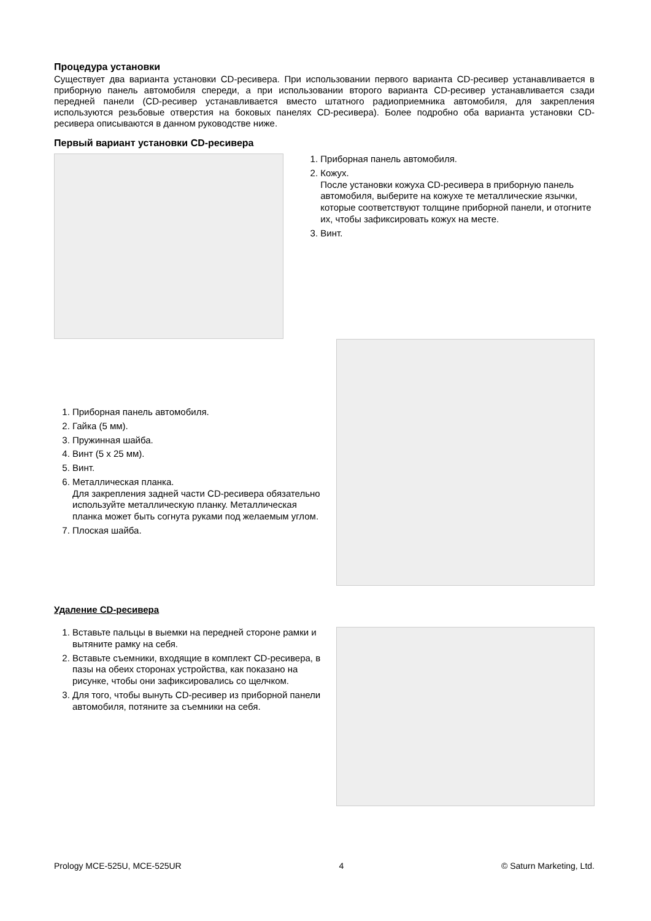Процедура установки
Существует два варианта установки CD-ресивера. При использовании первого варианта CD-ресивер устанавливается в приборную панель автомобиля спереди, а при использовании второго варианта CD-ресивер устанавливается сзади передней панели (CD-ресивер устанавливается вместо штатного радиоприемника автомобиля, для закрепления используются резьбовые отверстия на боковых панелях CD-ресивера). Более подробно оба варианта установки CD-ресивера описываются в данном руководстве ниже.
Первый вариант установки CD-ресивера
1. Приборная панель автомобиля.
2. Кожух.
После установки кожуха CD-ресивера в приборную панель автомобиля, выберите на кожухе те металлические язычки, которые соответствуют толщине приборной панели, и отогните их, чтобы зафиксировать кожух на месте.
3. Винт.
1. Приборная панель автомобиля.
2. Гайка (5 мм).
3. Пружинная шайба.
4. Винт (5 x 25 мм).
5. Винт.
6. Металлическая планка.
Для закрепления задней части CD-ресивера обязательно используйте металлическую планку. Металлическая планка может быть согнута руками под желаемым углом.
7. Плоская шайба.
Удаление CD-ресивера
1. Вставьте пальцы в выемки на передней стороне рамки и вытяните рамку на себя.
2. Вставьте съемники, входящие в комплект CD-ресивера, в пазы на обеих сторонах устройства, как показано на рисунке, чтобы они зафиксировались со щелчком.
3. Для того, чтобы вынуть CD-ресивер из приборной панели автомобиля, потяните за съемники на себя.
Prology MCE-525U, MCE-525UR 4 © Saturn Marketing, Ltd.